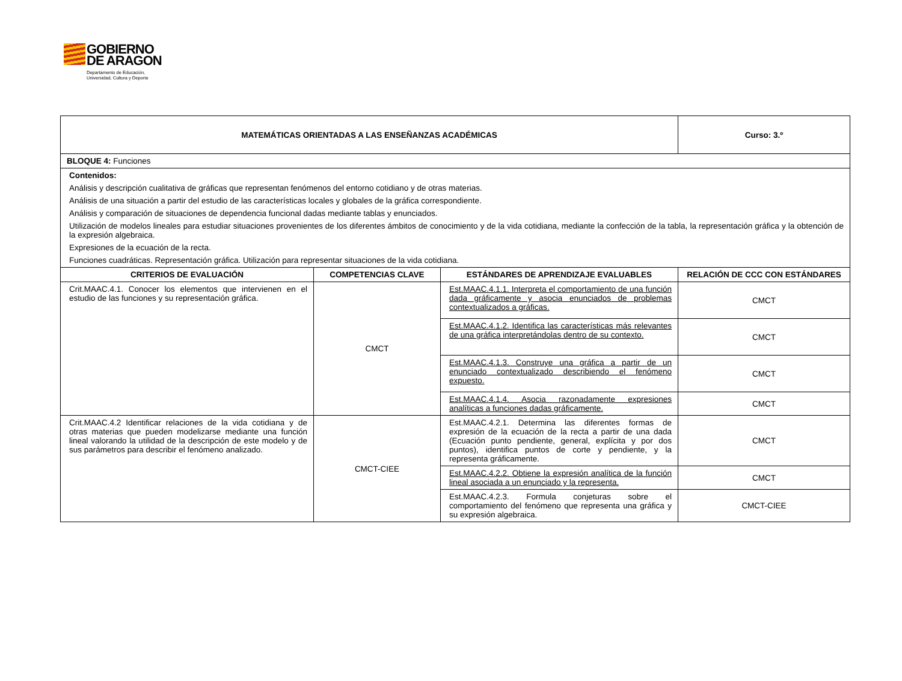GOBIERNO
DE ARAGON
Departamento de Educación,
Universidad, Cultura y Deporte
| MATEMÁTICAS ORIENTADAS A LAS ENSEÑANZAS ACADÉMICAS | | | Curso: 3.º |
| BLOQUE 4: Funciones | | | |
| Contenidos: Análisis y descripción cualitativa de gráficas que representan fenómenos del entorno cotidiano y de otras materias. Análisis de una situación a partir del estudio de las características locales y globales de la gráfica correspondiente. Análisis y comparación de situaciones de dependencia funcional dadas mediante tablas y enunciados. Utilización de modelos lineales para estudiar situaciones provenientes de los diferentes ámbitos de conocimiento y de la vida cotidiana, mediante la confección de la tabla, la representación gráfica y la obtención de la expresión algebraica. Expresiones de la ecuación de la recta. Funciones cuadráticas. Representación gráfica. Utilización para representar situaciones de la vida cotidiana. | | | |
| CRITERIOS DE EVALUACIÓN | COMPETENCIAS CLAVE | ESTÁNDARES DE APRENDIZAJE EVALUABLES | RELACIÓN DE CCC CON ESTÁNDARES |
| Crit.MAAC.4.1. Conocer los elementos que intervienen en el estudio de las funciones y su representación gráfica. | CMCT | Est.MAAC.4.1.1. Interpreta el comportamiento de una función dada gráficamente y asocia enunciados de problemas contextualizados a gráficas. | CMCT |
| | | Est.MAAC.4.1.2. Identifica las características más relevantes de una gráfica interpretándolas dentro de su contexto. | CMCT |
| | | Est.MAAC.4.1.3. Construye una gráfica a partir de un enunciado contextualizado describiendo el fenómeno expuesto. | CMCT |
| | | Est.MAAC.4.1.4. Asocia razonadamente expresiones analíticas a funciones dadas gráficamente. | CMCT |
| Crit.MAAC.4.2 Identificar relaciones de la vida cotidiana y de otras materias que pueden modelizarse mediante una función lineal valorando la utilidad de la descripción de este modelo y de sus parámetros para describir el fenómeno analizado. | CMCT-CIEE | Est.MAAC.4.2.1. Determina las diferentes formas de expresión de la ecuación de la recta a partir de una dada (Ecuación punto pendiente, general, explícita y por dos puntos), identifica puntos de corte y pendiente, y la representa gráficamente. | CMCT |
| | | Est.MAAC.4.2.2. Obtiene la expresión analítica de la función lineal asociada a un enunciado y la representa. | CMCT |
| | | Est.MAAC.4.2.3. Formula conjeturas sobre el comportamiento del fenómeno que representa una gráfica y su expresión algebraica. | CMCT-CIEE |